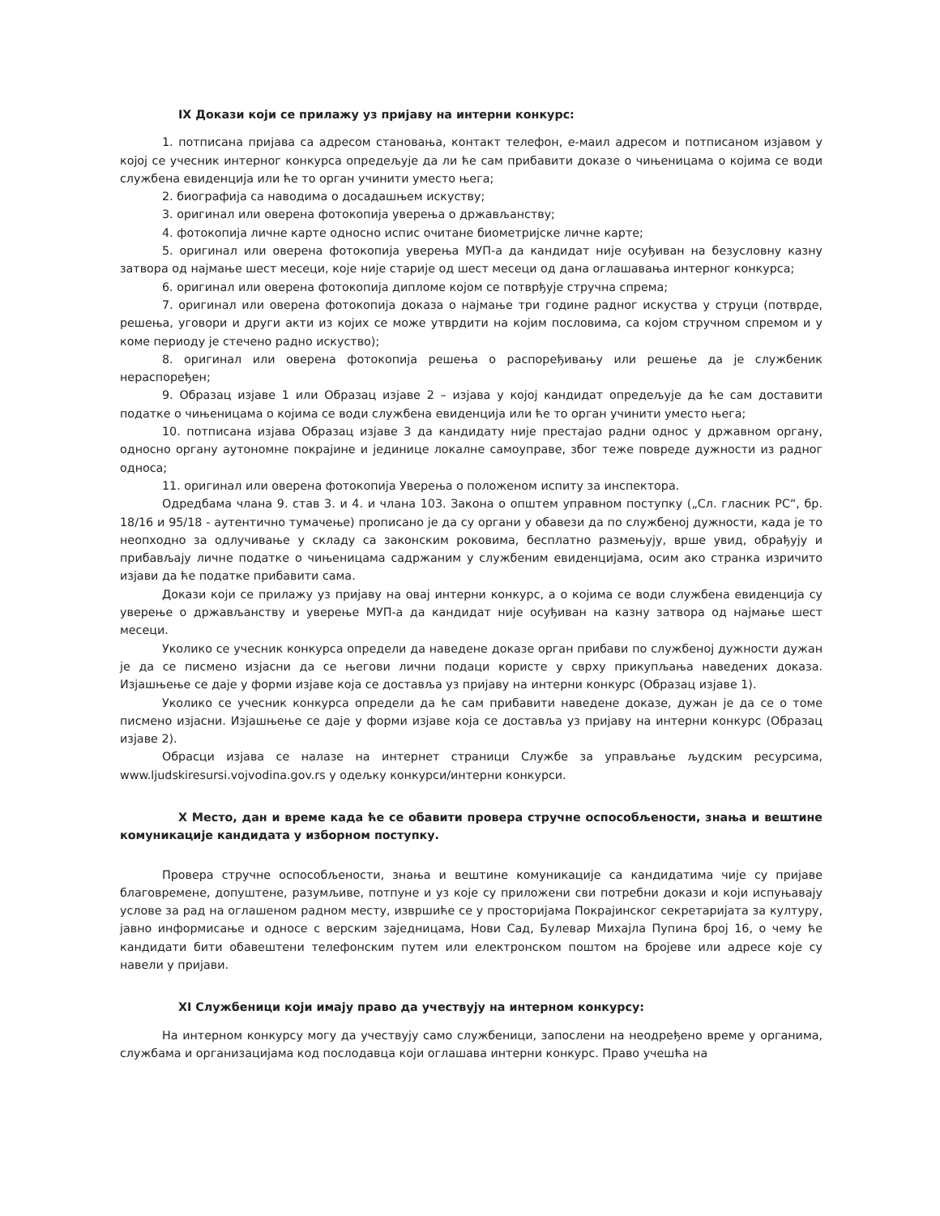IX Докази који се прилажу уз пријаву на интерни конкурс:
1. потписана пријава са адресом становања, контакт телефон, е-маил адресом и потписаном изјавом у којој се учесник интерног конкурса опредељује да ли ће сам прибавити доказе о чињеницама о којима се води службена евиденција или ће то орган учинити уместо њега;
2. биографија са наводима о досадашњем искуству;
3. оригинал или оверена фотокопија уверења о држављанству;
4. фотокопија личне карте односно испис очитане биометријске личне карте;
5. оригинал или оверена фотокопија уверења МУП-а да кандидат није осуђиван на безусловну казну затвора од најмање шест месеци, које није старије од шест месеци од дана оглашавања интерног конкурса;
6. оригинал или оверена фотокопија дипломе којом се потврђује стручна спрема;
7. оригинал или оверена фотокопија доказа о најмање три године радног искуства у струци (потврде, решења, уговори и други акти из којих се може утврдити на којим пословима, са којом стручном спремом и у коме периоду је стечено радно искуство);
8. оригинал или оверена фотокопија решења о распоређивању или решење да је службеник нераспоређен;
9. Образац изјаве 1 или Образац изјаве 2 – изјава у којој кандидат опредељује да ће сам доставити податке о чињеницама о којима се води службена евиденција или ће то орган учинити уместо њега;
10. потписана изјава Образац изјаве 3 да кандидату није престајао радни однос у државном органу, односно органу аутономне покрајине и јединице локалне самоуправе, због теже повреде дужности из радног односа;
11. оригинал или оверена фотокопија Уверења о положеном испиту за инспектора.
Одредбама члана 9. став 3. и 4. и члана 103. Закона о општем управном поступку („Сл. гласник РС“, бр. 18/16 и 95/18 - аутентично тумачење) прописано је да су органи у обавези да по службеној дужности, када је то неопходно за одлучивање у складу са законским роковима, бесплатно размењују, врше увид, обрађују и прибављају личне податке о чињеницама садржаним у службеним евиденцијама, осим ако странка изричито изјави да ће податке прибавити сама.
Докази који се прилажу уз пријаву на овај интерни конкурс, а о којима се води службена евиденција су уверење о држављанству и уверење МУП-а да кандидат није осуђиван на казну затвора од најмање шест месеци.
Уколико се учесник конкурса определи да наведене доказе орган прибави по службеној дужности дужан је да се писмено изјасни да се његови лични подаци користе у сврху прикупљања наведених доказа. Изјашњење се даје у форми изјаве која се доставља уз пријаву на интерни конкурс (Образац изјаве 1).
Уколико се учесник конкурса определи да ће сам прибавити наведене доказе, дужан је да се о томе писмено изјасни. Изјашњење се даје у форми изјаве која се доставља уз пријаву на интерни конкурс (Образац изјаве 2).
Обрасци изјава се налазе на интернет страници Службе за управљање људским ресурсима, www.ljudskiresursi.vojvodina.gov.rs у одељку конкурси/интерни конкурси.
X Место, дан и време када ће се обавити провера стручне оспособљености, знања и вештине комуникације кандидата у изборном поступку.
Провера стручне оспособљености, знања и вештине комуникације са кандидатима чије су пријаве благовремене, допуштене, разумљиве, потпуне и уз које су приложени сви потребни докази и који испуњавају услове за рад на оглашеном радном месту, извршиће се у просторијама Покрајинског секретаријата за културу, јавно информисање и односе с верским заједницама, Нови Сад, Булевар Михајла Пупина број 16, о чему ће кандидати бити обавештени телефонским путем или електронском поштом на бројеве или адресе које су навели у пријави.
XI Службеници који имају право да учествују на интерном конкурсу:
На интерном конкурсу могу да учествују само службеници, запослени на неодређено време у органима, службама и организацијама код послодавца који оглашава интерни конкурс. Право учешћа на